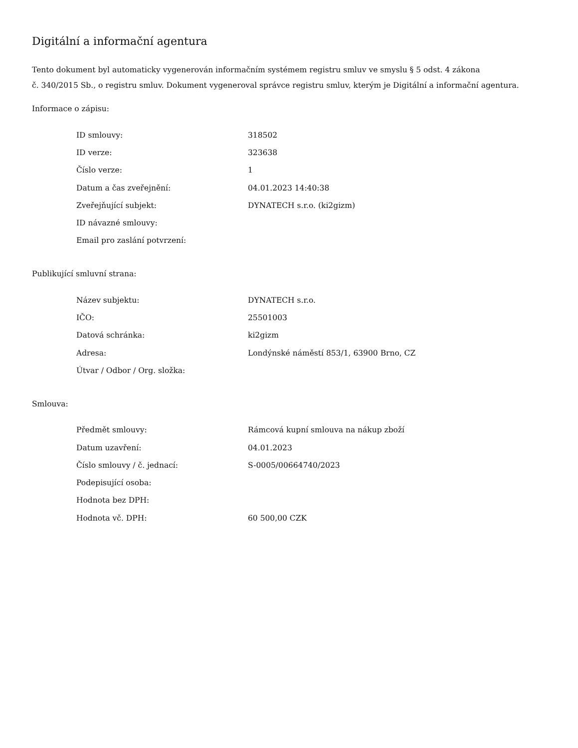Digitální a informační agentura
Tento dokument byl automaticky vygenerován informačním systémem registru smluv ve smyslu § 5 odst. 4 zákona
č. 340/2015 Sb., o registru smluv. Dokument vygeneroval správce registru smluv, kterým je Digitální a informační agentura.
Informace o zápisu:
| ID smlouvy: | 318502 |
| ID verze: | 323638 |
| Číslo verze: | 1 |
| Datum a čas zveřejnění: | 04.01.2023 14:40:38 |
| Zveřejňující subjekt: | DYNATECH s.r.o. (ki2gizm) |
| ID návazné smlouvy: | |
| Email pro zaslání potvrzení: | |
Publikující smluvní strana:
| Název subjektu: | DYNATECH s.r.o. |
| IČO: | 25501003 |
| Datová schránka: | ki2gizm |
| Adresa: | Londýnské náměstí 853/1, 63900 Brno, CZ |
| Útvar / Odbor / Org. složka: | |
Smlouva:
| Předmět smlouvy: | Rámcová kupní smlouva na nákup zboží |
| Datum uzavření: | 04.01.2023 |
| Číslo smlouvy / č. jednací: | S-0005/00664740/2023 |
| Podepisující osoba: | |
| Hodnota bez DPH: | |
| Hodnota vč. DPH: | 60 500,00 CZK |